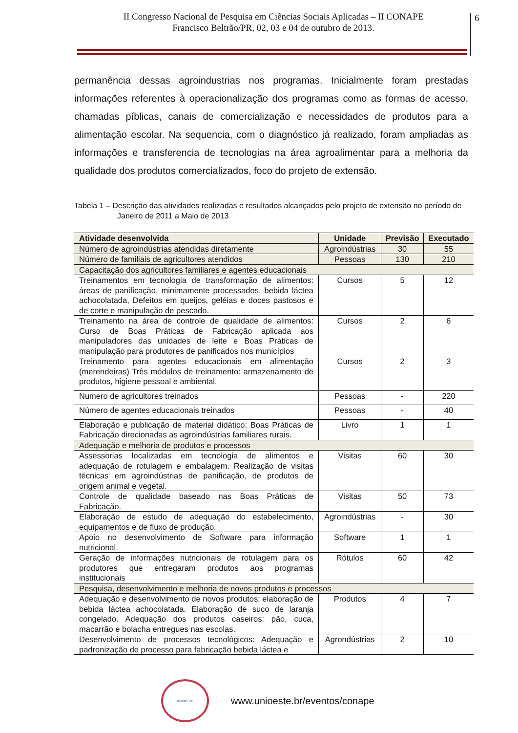II Congresso Nacional de Pesquisa em Ciências Sociais Aplicadas – II CONAPE
Francisco Beltrão/PR, 02, 03 e 04 de outubro de 2013.
6
permanência dessas agroindustrias nos programas. Inicialmente foram prestadas informações referentes à operacionalização dos programas como as formas de acesso, chamadas píblicas, canais de comercialização e necessidades de produtos para a alimentação escolar. Na sequencia, com o diagnóstico já realizado, foram ampliadas as informações e transferencia de tecnologias na área agroalimentar para a melhoria da qualidade dos produtos comercializados, foco do projeto de extensão.
Tabela 1 – Descrição das atividades realizadas e resultados alcançados pelo projeto de extensão no período de Janeiro de 2011 a Maio de 2013
| Atividade desenvolvida | Unidade | Previsão | Executado |
| --- | --- | --- | --- |
| Número de agroindústrias atendidas diretamente | Agroindústrias | 30 | 55 |
| Número de familiais de agricultores atendidos | Pessoas | 130 | 210 |
| Capacitação dos agricultores familiares e agentes educacionais | | | |
| Treinamentos em tecnologia de transformação de alimentos: áreas de panificação, minimamente processados, bebida láctea achocolatada, Defeitos em queijos, geléias e doces pastosos e de corte e manipulação de pescado. | Cursos | 5 | 12 |
| Treinamento na área de controle de qualidade de alimentos: Curso de Boas Práticas de Fabricação aplicada aos manipuladores das unidades de leite e Boas Práticas de manipulação para produtores de panificados nos municípios | Cursos | 2 | 6 |
| Treinamento para agentes educacionais em alimentação (merendeiras) Três módulos de treinamento: armazenamento de produtos, higiene pessoal e ambiental. | Cursos | 2 | 3 |
| Numero de agricultores treinados | Pessoas | - | 220 |
| Número de agentes educacionais treinados | Pessoas | - | 40 |
| Elaboração e publicação de material didático: Boas Práticas de Fabricação direcionadas as agroindústrias familiares rurais. | Livro | 1 | 1 |
| Adequação e melhoria de produtos e processos | | | |
| Assessorias localizadas em tecnologia de alimentos e adequação de rotulagem e embalagem. Realização de visitas técnicas em agroindústrias de panificação, de produtos de origem animal e vegetal. | Visitas | 60 | 30 |
| Controle de qualidade baseado nas Boas Práticas de Fabricação. | Visitas | 50 | 73 |
| Elaboração de estudo de adequação do estabelecimento, equipamentos e de fluxo de produção. | Agroindústrias | - | 30 |
| Apoio no desenvolvimento de Software para informação nutricional. | Software | 1 | 1 |
| Geração de informações nutricionais de rotulagem para os produtores que entregaram produtos aos programas institucionais | Rótulos | 60 | 42 |
| Pesquisa, desenvolvimento e melhoria de novos produtos e processos | | | |
| Adequação e desenvolvimento de novos produtos: elaboração de bebida láctea achocolatada. Elaboração de suco de laranja congelado. Adequação dos produtos caseiros: pão, cuca, macarrão e bolacha entregues nas escolas. | Produtos | 4 | 7 |
| Desenvolvimento de processos tecnológicos: Adequação e padronização de processo para fabricação bebida láctea e | Agrondústrias | 2 | 10 |
unioeste
www.unioeste.br/eventos/conape